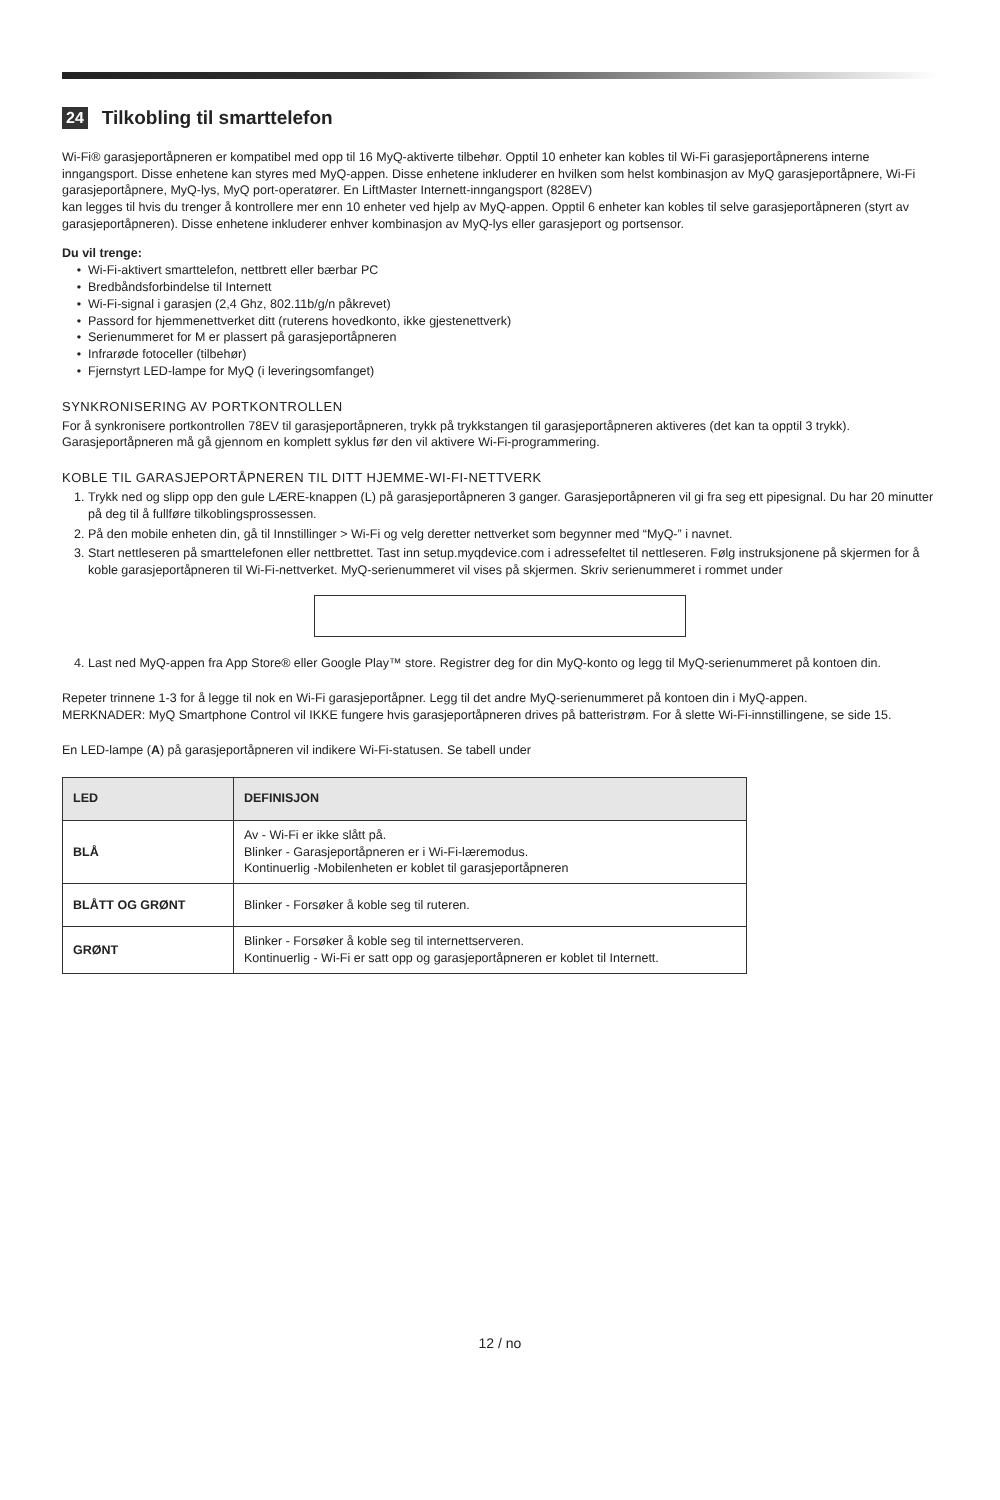24 Tilkobling til smarttelefon
Wi-Fi® garasjeportåpneren er kompatibel med opp til 16 MyQ-aktiverte tilbehør. Opptil 10 enheter kan kobles til Wi-Fi garasjeportåpnerens interne inngangsport. Disse enhetene kan styres med MyQ-appen. Disse enhetene inkluderer en hvilken som helst kombinasjon av MyQ garasjeportåpnere, Wi-Fi garasjeportåpnere, MyQ-lys, MyQ port-operatører. En LiftMaster Internett-inngangsport (828EV)
kan legges til hvis du trenger å kontrollere mer enn 10 enheter ved hjelp av MyQ-appen. Opptil 6 enheter kan kobles til selve garasjeportåpneren (styrt av garasjeportåpneren). Disse enhetene inkluderer enhver kombinasjon av MyQ-lys eller garasjeport og portsensor.
Du vil trenge:
Wi-Fi-aktivert smarttelefon, nettbrett eller bærbar PC
Bredbåndsforbindelse til Internett
Wi-Fi-signal i garasjen (2,4 Ghz, 802.11b/g/n påkrevet)
Passord for hjemmenettverket ditt (ruterens hovedkonto, ikke gjestenettverk)
Serienummeret for M er plassert på garasjeportåpneren
Infrarøde fotoceller (tilbehør)
Fjernstyrt LED-lampe for MyQ (i leveringsomfanget)
SYNKRONISERING AV PORTKONTROLLEN
For å synkronisere portkontrollen 78EV til garasjeportåpneren, trykk på trykkstangen til garasjeportåpneren aktiveres (det kan ta opptil 3 trykk). Garasjeportåpneren må gå gjennom en komplett syklus før den vil aktivere Wi-Fi-programmering.
KOBLE TIL GARASJEPORTÅPNEREN TIL DITT HJEMME-WI-FI-NETTVERK
1. Trykk ned og slipp opp den gule LÆRE-knappen (L) på garasjeportåpneren 3 ganger. Garasjeportåpneren vil gi fra seg ett pipesignal. Du har 20 minutter på deg til å fullføre tilkoblingsprossessen.
2. På den mobile enheten din, gå til Innstillinger > Wi-Fi og velg deretter nettverket som begynner med “MyQ-” i navnet.
3. Start nettleseren på smarttelefonen eller nettbrettet. Tast inn setup.myqdevice.com i adressefeltet til nettleseren. Følg instruksjonene på skjermen for å koble garasjeportåpneren til Wi-Fi-nettverket. MyQ-serienummeret vil vises på skjermen. Skriv serienummeret i rommet under
4. Last ned MyQ-appen fra App Store® eller Google Play™ store. Registrer deg for din MyQ-konto og legg til MyQ-serienummeret på kontoen din.
Repeter trinnene 1-3 for å legge til nok en Wi-Fi garasjeportåpner. Legg til det andre MyQ-serienummeret på kontoen din i MyQ-appen.
MERKNADER: MyQ Smartphone Control vil IKKE fungere hvis garasjeportåpneren drives på batteristrøm. For å slette Wi-Fi-innstillingene, se side 15.
En LED-lampe (A) på garasjeportåpneren vil indikere Wi-Fi-statusen. Se tabell under
| LED | DEFINISJON |
| --- | --- |
| BLÅ | Av - Wi-Fi er ikke slått på. Blinker - Garasjeportåpneren er i Wi-Fi-læremodus. Kontinuerlig -Mobilenheten er koblet til garasjeportåpneren |
| BLÅTT OG GRØNT | Blinker - Forsøker å koble seg til ruteren. |
| GRØNT | Blinker - Forsøker å koble seg til internettserveren. Kontinuerlig - Wi-Fi er satt opp og garasjeportåpneren er koblet til Internett. |
12 / no